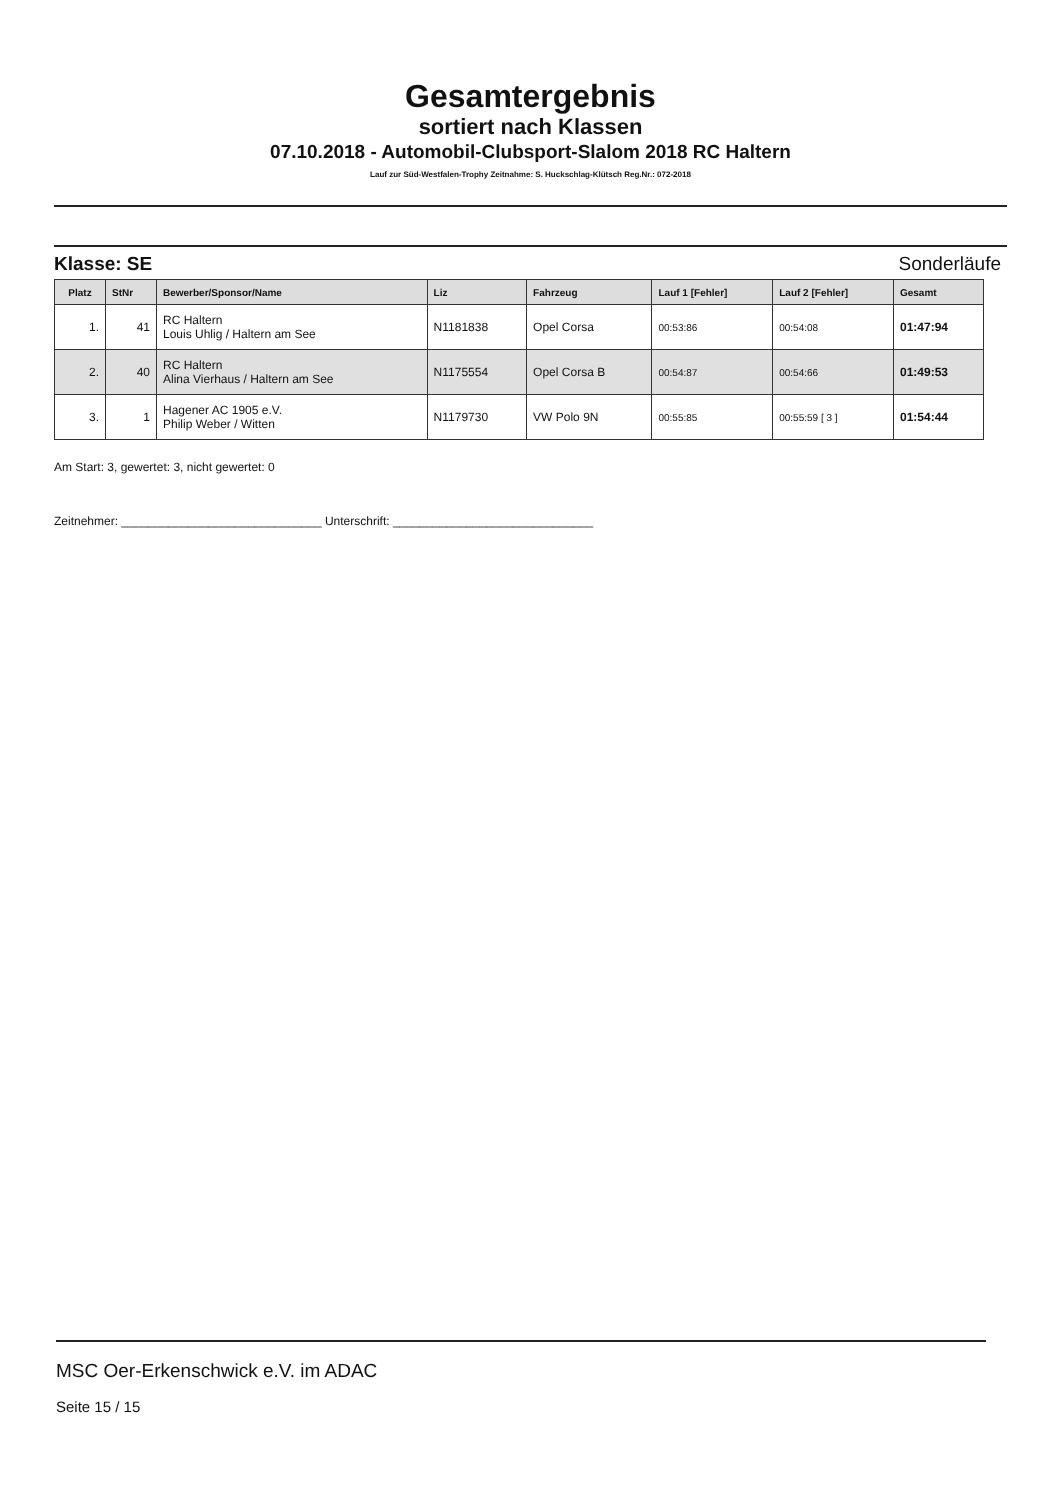Gesamtergebnis
sortiert nach Klassen
07.10.2018 - Automobil-Clubsport-Slalom 2018 RC Haltern
Lauf zur Süd-Westfalen-Trophy Zeitnahme: S. Huckschlag-Klütsch Reg.Nr.: 072-2018
Klasse: SE Sonderläufe
| Platz | StNr | Bewerber/Sponsor/Name | Liz | Fahrzeug | Lauf 1 [Fehler] | Lauf 2 [Fehler] | Gesamt |
| --- | --- | --- | --- | --- | --- | --- | --- |
| 1. | 41 | RC Haltern Louis Uhlig / Haltern am See | N1181838 | Opel Corsa | 00:53:86 | 00:54:08 | 01:47:94 |
| 2. | 40 | RC Haltern Alina Vierhaus / Haltern am See | N1175554 | Opel Corsa B | 00:54:87 | 00:54:66 | 01:49:53 |
| 3. | 1 | Hagener AC 1905 e.V. Philip Weber / Witten | N1179730 | VW Polo 9N | 00:55:85 | 00:55:59 [ 3 ] | 01:54:44 |
Am Start: 3, gewertet: 3, nicht gewertet: 0
Zeitnehmer: ______________________________ Unterschrift: ______________________________
MSC Oer-Erkenschwick e.V. im ADAC
Seite 15 / 15